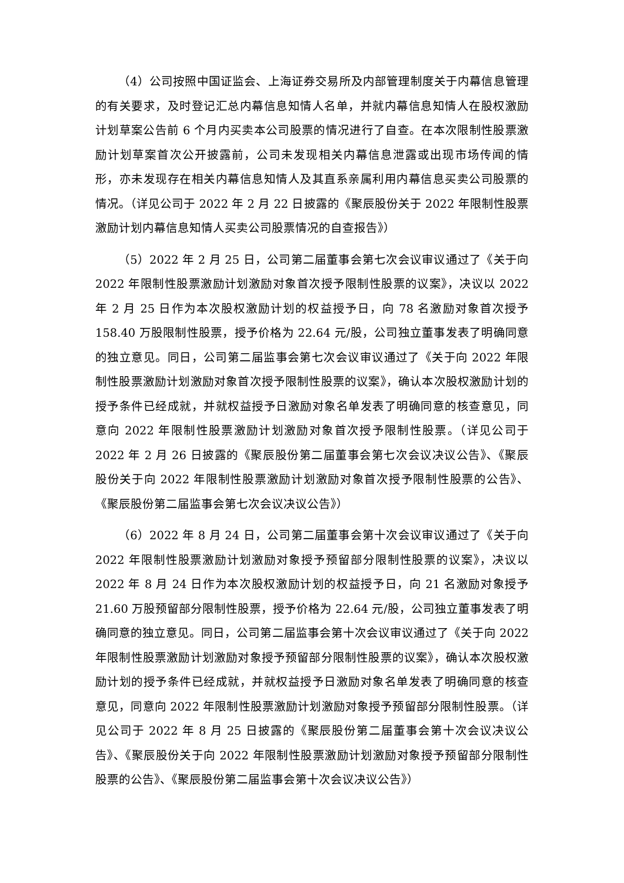（4）公司按照中国证监会、上海证券交易所及内部管理制度关于内幕信息管理的有关要求，及时登记汇总内幕信息知情人名单，并就内幕信息知情人在股权激励计划草案公告前 6 个月内买卖本公司股票的情况进行了自查。在本次限制性股票激励计划草案首次公开披露前，公司未发现相关内幕信息泄露或出现市场传闻的情形，亦未发现存在相关内幕信息知情人及其直系亲属利用内幕信息买卖公司股票的情况。（详见公司于 2022 年 2 月 22 日披露的《聚辰股份关于 2022 年限制性股票激励计划内幕信息知情人买卖公司股票情况的自查报告》）
（5）2022 年 2 月 25 日，公司第二届董事会第七次会议审议通过了《关于向 2022 年限制性股票激励计划激励对象首次授予限制性股票的议案》，决议以 2022 年 2 月 25 日作为本次股权激励计划的权益授予日，向 78 名激励对象首次授予 158.40 万股限制性股票，授予价格为 22.64 元/股，公司独立董事发表了明确同意的独立意见。同日，公司第二届监事会第七次会议审议通过了《关于向 2022 年限制性股票激励计划激励对象首次授予限制性股票的议案》，确认本次股权激励计划的授予条件已经成就，并就权益授予日激励对象名单发表了明确同意的核查意见，同意向 2022 年限制性股票激励计划激励对象首次授予限制性股票。（详见公司于 2022 年 2 月 26 日披露的《聚辰股份第二届董事会第七次会议决议公告》、《聚辰股份关于向 2022 年限制性股票激励计划激励对象首次授予限制性股票的公告》、《聚辰股份第二届监事会第七次会议决议公告》）
（6）2022 年 8 月 24 日，公司第二届董事会第十次会议审议通过了《关于向 2022 年限制性股票激励计划激励对象授予预留部分限制性股票的议案》，决议以 2022 年 8 月 24 日作为本次股权激励计划的权益授予日，向 21 名激励对象授予 21.60 万股预留部分限制性股票，授予价格为 22.64 元/股，公司独立董事发表了明确同意的独立意见。同日，公司第二届监事会第十次会议审议通过了《关于向 2022 年限制性股票激励计划激励对象授予预留部分限制性股票的议案》，确认本次股权激励计划的授予条件已经成就，并就权益授予日激励对象名单发表了明确同意的核查意见，同意向 2022 年限制性股票激励计划激励对象授予预留部分限制性股票。（详见公司于 2022 年 8 月 25 日披露的《聚辰股份第二届董事会第十次会议决议公告》、《聚辰股份关于向 2022 年限制性股票激励计划激励对象授予预留部分限制性股票的公告》、《聚辰股份第二届监事会第十次会议决议公告》）